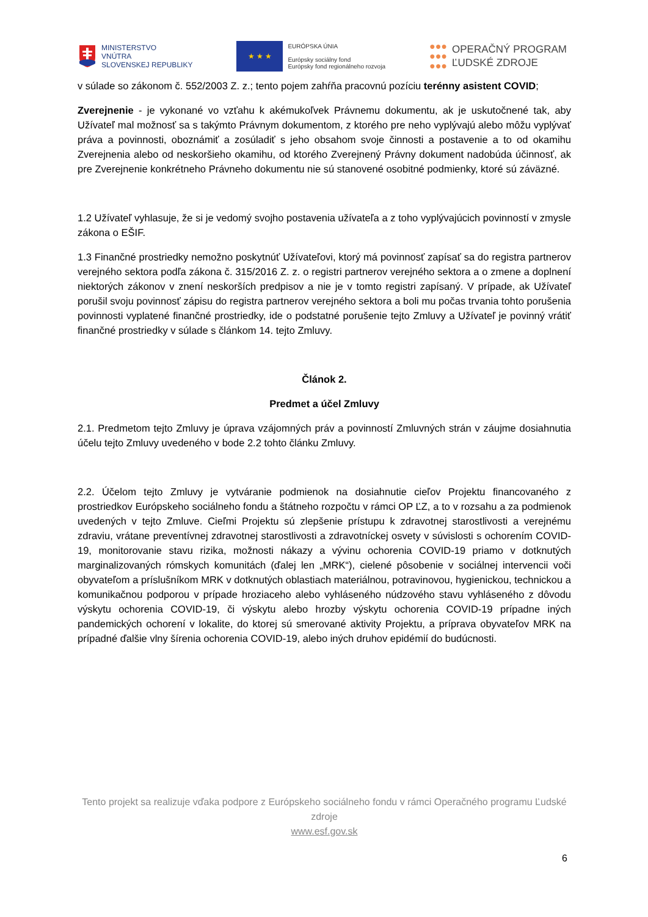MINISTERSTVO
VNÚTRA
SLOVENSKEJ REPUBLIKY
★ ★ ★
EURÓPSKA ÚNIA
Európsky sociálny fond
Európsky fond regionálneho rozvoja
●●●
●●●
●●●
OPERAČNÝ PROGRAM
ĽUDSKÉ ZDROJE
v súlade so zákonom č. 552/2003 Z. z.; tento pojem zahŕňa pracovnú pozíciu terénny asistent COVID;
Zverejnenie - je vykonané vo vzťahu k akémukoľvek Právnemu dokumentu, ak je uskutočnené tak, aby Užívateľ mal možnosť sa s takýmto Právnym dokumentom, z ktorého pre neho vyplývajú alebo môžu vyplývať práva a povinnosti, oboznámiť a zosúladiť s jeho obsahom svoje činnosti a postavenie a to od okamihu Zverejnenia alebo od neskoršieho okamihu, od ktorého Zverejnený Právny dokument nadobúda účinnosť, ak pre Zverejnenie konkrétneho Právneho dokumentu nie sú stanovené osobitné podmienky, ktoré sú záväzné.
1.2 Užívateľ vyhlasuje, že si je vedomý svojho postavenia užívateľa a z toho vyplývajúcich povinností v zmysle zákona o EŠIF.
1.3 Finančné prostriedky nemožno poskytnúť Užívateľovi, ktorý má povinnosť zapísať sa do registra partnerov verejného sektora podľa zákona č. 315/2016 Z. z. o registri partnerov verejného sektora a o zmene a doplnení niektorých zákonov v znení neskorších predpisov a nie je v tomto registri zapísaný. V prípade, ak Užívateľ porušil svoju povinnosť zápisu do registra partnerov verejného sektora a boli mu počas trvania tohto porušenia povinnosti vyplatené finančné prostriedky, ide o podstatné porušenie tejto Zmluvy a Užívateľ je povinný vrátiť finančné prostriedky v súlade s článkom 14. tejto Zmluvy.
Článok 2.
Predmet a účel Zmluvy
2.1. Predmetom tejto Zmluvy je úprava vzájomných práv a povinností Zmluvných strán v záujme dosiahnutia účelu tejto Zmluvy uvedeného v bode 2.2 tohto článku Zmluvy.
2.2. Účelom tejto Zmluvy je vytváranie podmienok na dosiahnutie cieľov Projektu financovaného z prostriedkov Európskeho sociálneho fondu a štátneho rozpočtu v rámci OP ĽZ, a to v rozsahu a za podmienok uvedených v tejto Zmluve. Cieľmi Projektu sú zlepšenie prístupu k zdravotnej starostlivosti a verejnému zdraviu, vrátane preventívnej zdravotnej starostlivosti a zdravotníckej osvety v súvislosti s ochorením COVID-19, monitorovanie stavu rizika, možnosti nákazy a vývinu ochorenia COVID-19 priamo v dotknutých marginalizovaných rómskych komunitách (ďalej len „MRK“), cielené pôsobenie v sociálnej intervencii voči obyvateľom a príslušníkom MRK v dotknutých oblastiach materiálnou, potravinovou, hygienickou, technickou a komunikačnou podporou v prípade hroziaceho alebo vyhláseného núdzového stavu vyhláseného z dôvodu výskytu ochorenia COVID-19, či výskytu alebo hrozby výskytu ochorenia COVID-19 prípadne iných pandemických ochorení v lokalite, do ktorej sú smerované aktivity Projektu, a príprava obyvateľov MRK na prípadné ďalšie vlny šírenia ochorenia COVID-19, alebo iných druhov epidémií do budúcnosti.
Tento projekt sa realizuje vďaka podpore z Európskeho sociálneho fondu v rámci Operačného programu Ľudské zdroje
www.esf.gov.sk
6